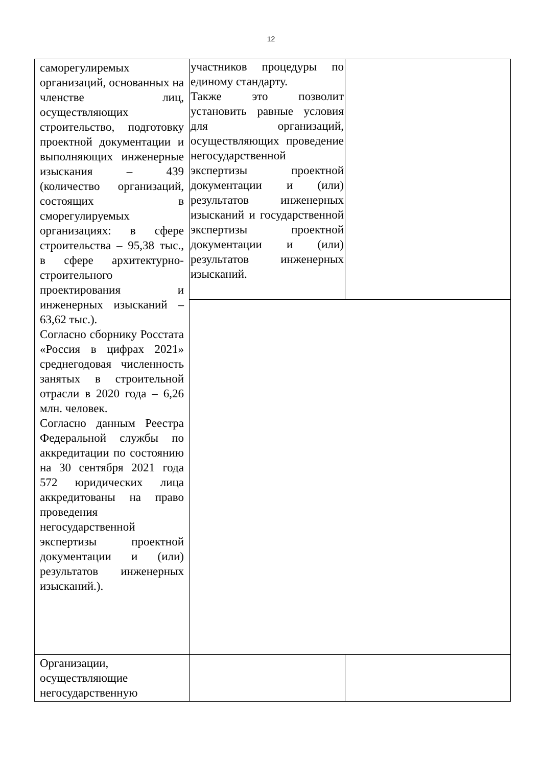12
| саморегулиремых организаций, основанных на членстве лиц, осуществляющих строительство, подготовку проектной документации и выполняющих инженерные изыскания – 439 (количество организаций, состоящих в сморегулируемых организациях: в сфере строительства – 95,38 тыс., в сфере архитектурно-строительного проектирования и инженерных изысканий – 63,62 тыс.). Согласно сборнику Росстата «Россия в цифрах 2021» среднегодовая численность занятых в строительной отрасли в 2020 года – 6,26 млн. человек. Согласно данным Реестра Федеральной службы по аккредитации по состоянию на 30 сентября 2021 года 572 юридических лица аккредитованы на право проведения негосударственной экспертизы проектной документации и (или) результатов инженерных изысканий.). | участников процедуры по единому стандарту. Также это позволит установить равные условия для организаций, осуществляющих проведение негосударственной экспертизы проектной документации и (или) результатов инженерных изысканий и государственной экспертизы проектной документации и (или) результатов инженерных изысканий. | |
| Организации, осуществляющие негосударственную | | |